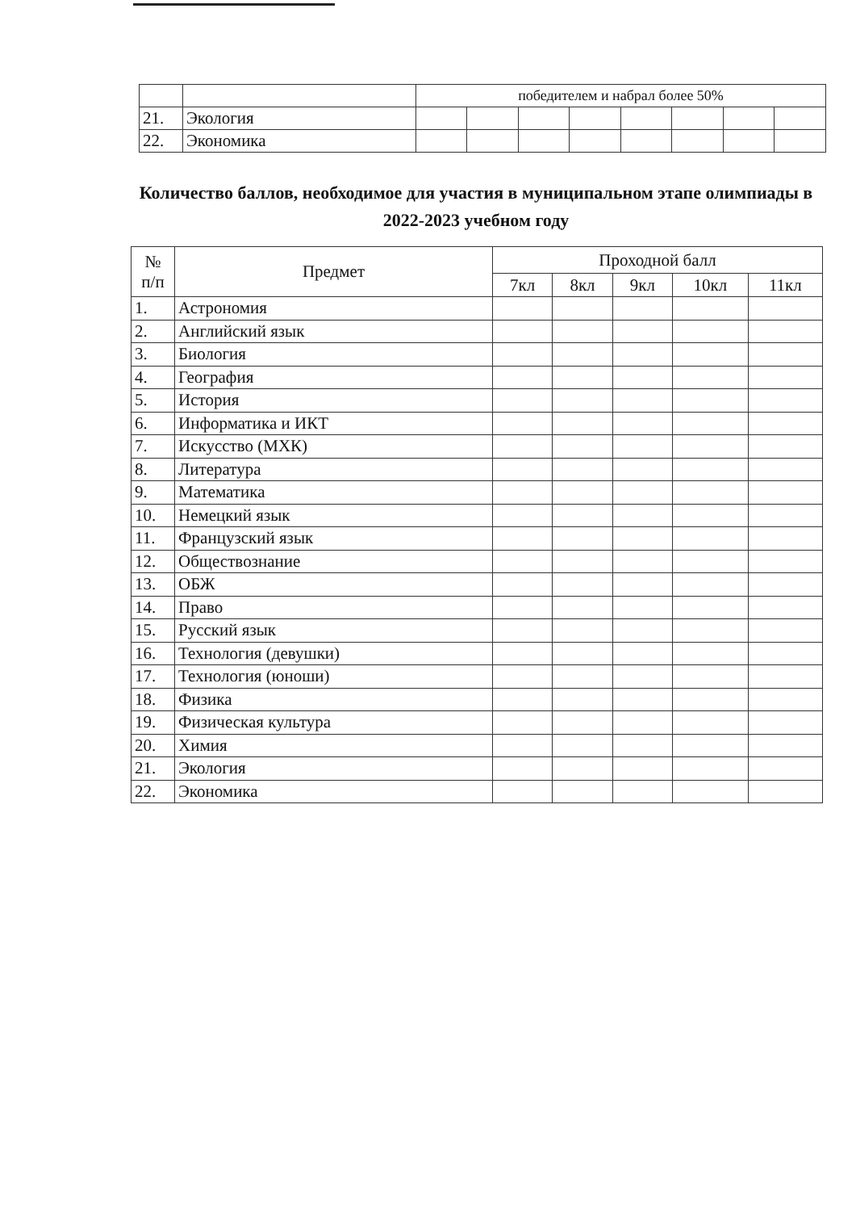| | | победителем и набрал более 50% | | | | | | | |
| 21. | Экология | | | | | | | | |
| 22. | Экономика | | | | | | | | |
Количество баллов, необходимое для участия в муниципальном этапе олимпиады в 2022-2023 учебном году
| № п/п | Предмет | Проходной балл | | | | |
| --- | --- | --- | --- | --- | --- | --- |
| | | 7кл | 8кл | 9кл | 10кл | 11кл |
| 1. | Астрономия | | | | | |
| 2. | Английский язык | | | | | |
| 3. | Биология | | | | | |
| 4. | География | | | | | |
| 5. | История | | | | | |
| 6. | Информатика и ИКТ | | | | | |
| 7. | Искусство (МХК) | | | | | |
| 8. | Литература | | | | | |
| 9. | Математика | | | | | |
| 10. | Немецкий язык | | | | | |
| 11. | Французский язык | | | | | |
| 12. | Обществознание | | | | | |
| 13. | ОБЖ | | | | | |
| 14. | Право | | | | | |
| 15. | Русский язык | | | | | |
| 16. | Технология (девушки) | | | | | |
| 17. | Технология (юноши) | | | | | |
| 18. | Физика | | | | | |
| 19. | Физическая культура | | | | | |
| 20. | Химия | | | | | |
| 21. | Экология | | | | | |
| 22. | Экономика | | | | | |